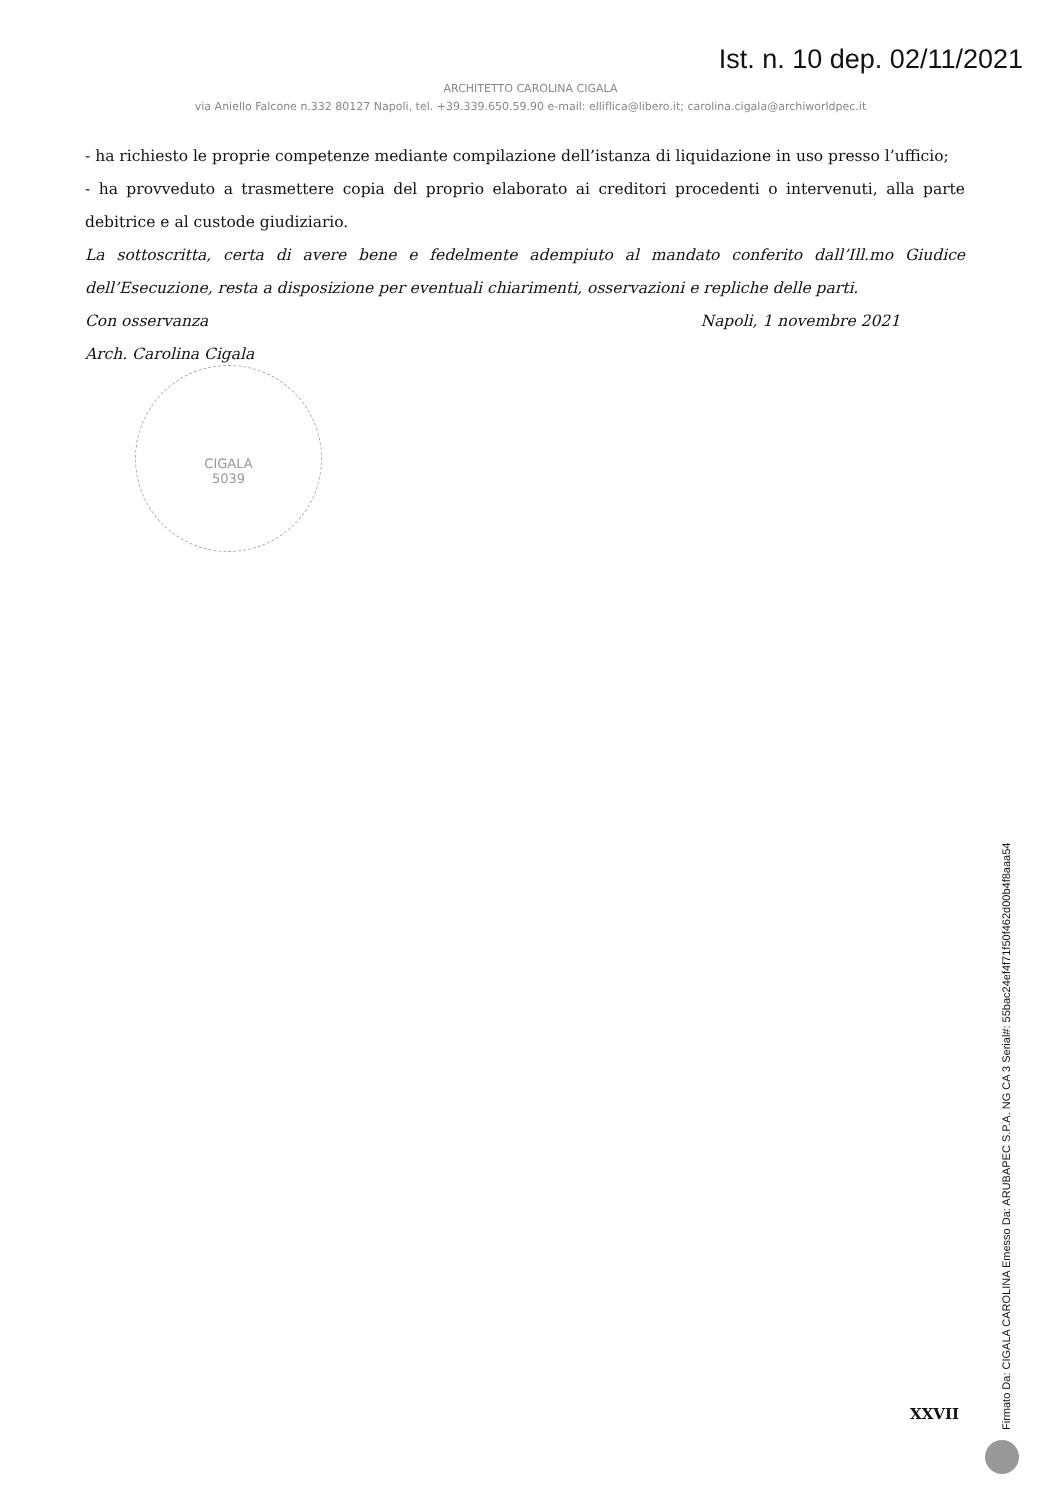Ist. n. 10 dep. 02/11/2021
ARCHITETTO CAROLINA CIGALA
via Aniello Falcone n.332 80127 Napoli, tel. +39.339.650.59.90 e-mail: elliflica@libero.it; carolina.cigala@archiworldpec.it
- ha richiesto le proprie competenze mediante compilazione dell’istanza di liquidazione in uso presso l’ufficio;
- ha provveduto a trasmettere copia del proprio elaborato ai creditori procedenti o intervenuti, alla parte debitrice e al custode giudiziario.
La sottoscritta, certa di avere bene e fedelmente adempiuto al mandato conferito dall’Ill.mo Giudice dell’Esecuzione, resta a disposizione per eventuali chiarimenti, osservazioni e repliche delle parti.
Con osservanza Napoli, 1 novembre 2021
Arch. Carolina Cigala
CIGALA
5039
XXVII
Firmato Da: CIGALA CAROLINA Emesso Da: ARUBAPEC S.P.A. NG CA 3 Serial#: 55bac24ef4f71f50f462d00b4f8aaa54